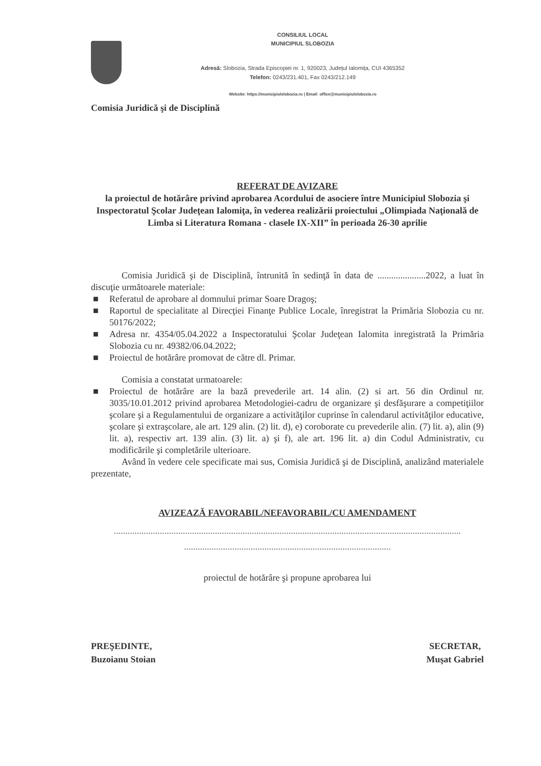CONSILIUL LOCAL
MUNICIPIUL SLOBOZIA
Adresă: Slobozia, Strada Episcopiei nr. 1, 920023, Județul Ialomița, CUI 4365352
Telefon: 0243/231.401, Fax 0243/212.149
Website: https://municipiulslobozia.ro | Email: office@municipiulslobozia.ro
Comisia Juridică şi de Disciplină
REFERAT DE AVIZARE
la proiectul de hotărâre privind aprobarea Acordului de asociere între Municipiul Slobozia şi Inspectoratul Şcolar Judeţean Ialomiţa, în vederea realizării proiectului „Olimpiada Naţională de Limba si Literatura Romana - clasele IX-XII” în perioada 26-30 aprilie
Comisia Juridică şi de Disciplină, întrunită în sedinţă în data de .....................2022, a luat în discuţie următoarele materiale:
■ Referatul de aprobare al domnului primar Soare Dragoş;
■ Raportul de specialitate al Direcţiei Finanţe Publice Locale, înregistrat la Primăria Slobozia cu nr. 50176/2022;
■ Adresa nr. 4354/05.04.2022 a Inspectoratului Şcolar Judeţean Ialomita inregistrată la Primăria Slobozia cu nr. 49382/06.04.2022;
■ Proiectul de hotărâre promovat de către dl. Primar.
Comisia a constatat urmatoarele:
■ Proiectul de hotărâre are la bază prevederile art. 14 alin. (2) si art. 56 din Ordinul nr. 3035/10.01.2012 privind aprobarea Metodologiei-cadru de organizare şi desfăşurare a competiţiilor şcolare şi a Regulamentului de organizare a activităţilor cuprinse în calendarul activităţilor educative, şcolare şi extraşcolare, ale art. 129 alin. (2) lit. d), e) coroborate cu prevederile alin. (7) lit. a), alin (9) lit. a), respectiv art. 139 alin. (3) lit. a) şi f), ale art. 196 lit. a) din Codul Administrativ, cu modificările şi completările ulterioare.
Având în vedere cele specificate mai sus, Comisia Juridică şi de Disciplină, analizând materialele prezentate,
AVIZEAZĂ FAVORABIL/NEFAVORABIL/CU AMENDAMENT
.......................................................................................................................................................
..........................................................................................
proiectul de hotărâre şi propune aprobarea lui
PREŞEDINTE,
Buzoianu Stoian
SECRETAR,
Muşat Gabriel